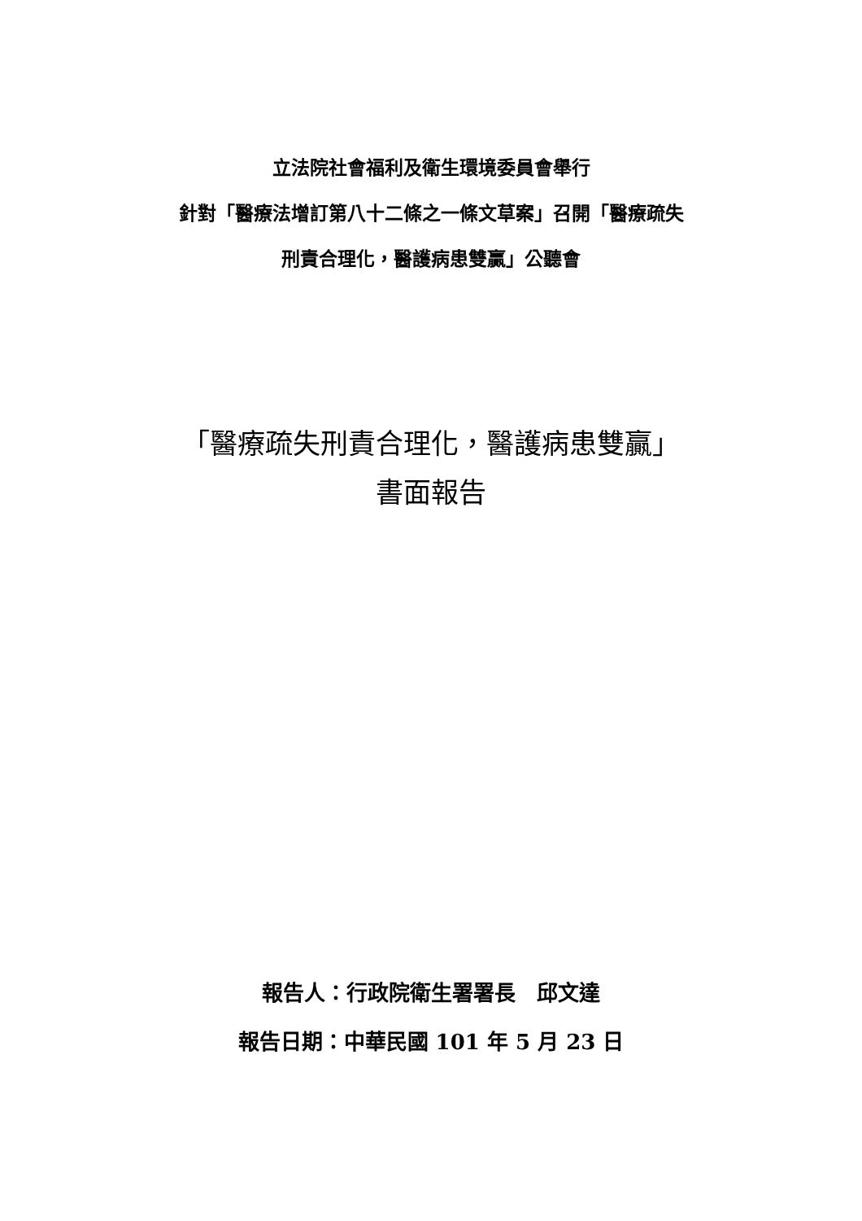立法院社會福利及衛生環境委員會舉行
針對「醫療法增訂第八十二條之一條文草案」召開「醫療疏失
刑責合理化，醫護病患雙贏」公聽會
「醫療疏失刑責合理化，醫護病患雙贏」
書面報告
報告人：行政院衛生署署長　邱文達
報告日期：中華民國 101 年 5 月 23 日